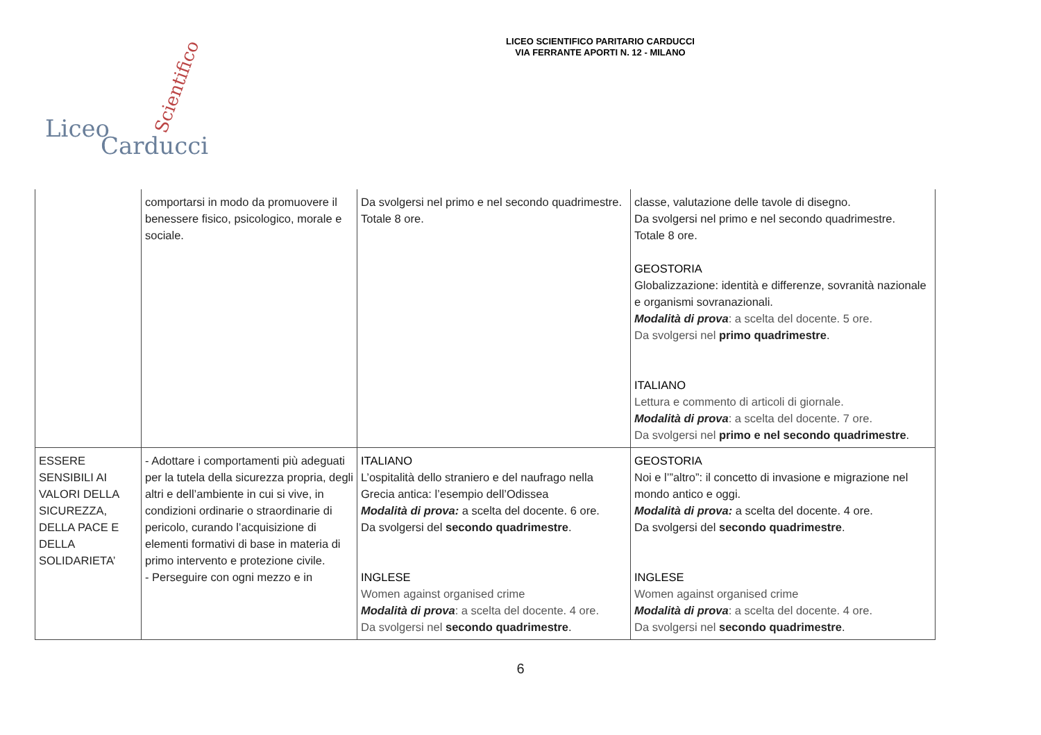LICEO SCIENTIFICO PARITARIO CARDUCCI
VIA FERRANTE APORTI N. 12 - MILANO
Liceo
Carducci
Scientifico
| | comportarsi in modo da promuovere il benessere fisico, psicologico, morale e sociale. | Da svolgersi nel primo e nel secondo quadrimestre. Totale 8 ore. | classe, valutazione delle tavole di disegno. Da svolgersi nel primo e nel secondo quadrimestre. Totale 8 ore. GEOSTORIA Globalizzazione: identità e differenze, sovranità nazionale e organismi sovranazionali. Modalità di prova : a scelta del docente. 5 ore. Da svolgersi nel primo quadrimestre . ITALIANO Lettura e commento di articoli di giornale. Modalità di prova : a scelta del docente. 7 ore. Da svolgersi nel primo e nel secondo quadrimestre . |
| ESSERE SENSIBILI AI VALORI DELLA SICUREZZA, DELLA PACE E DELLA SOLIDARIETA’ | - Adottare i comportamenti più adeguati per la tutela della sicurezza propria, degli altri e dell’ambiente in cui si vive, in condizioni ordinarie o straordinarie di pericolo, curando l’acquisizione di elementi formativi di base in materia di primo intervento e protezione civile. - Perseguire con ogni mezzo e in | ITALIANO L’ospitalità dello straniero e del naufrago nella Grecia antica: l’esempio dell’Odissea Modalità di prova: a scelta del docente. 6 ore. Da svolgersi del secondo quadrimestre . INGLESE Women against organised crime Modalità di prova : a scelta del docente. 4 ore. Da svolgersi nel secondo quadrimestre . | GEOSTORIA Noi e l’”altro”: il concetto di invasione e migrazione nel mondo antico e oggi. Modalità di prova: a scelta del docente. 4 ore. Da svolgersi del secondo quadrimestre . INGLESE Women against organised crime Modalità di prova : a scelta del docente. 4 ore. Da svolgersi nel secondo quadrimestre . |
6